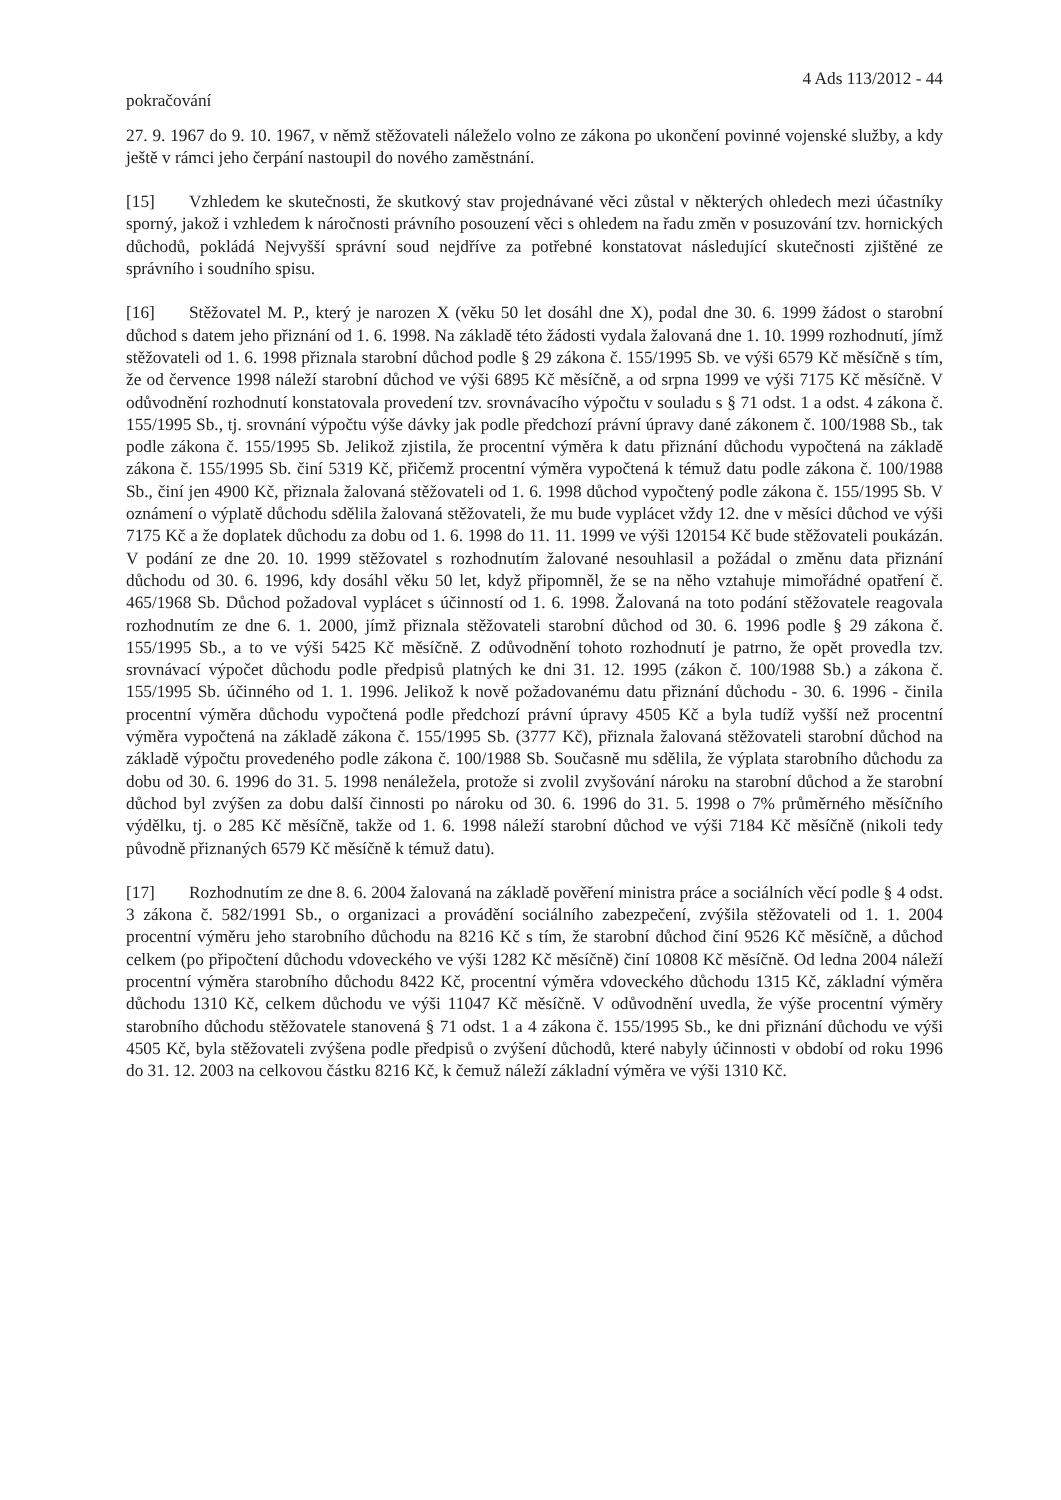4 Ads 113/2012 - 44
pokračování
27. 9. 1967 do 9. 10. 1967, v němž stěžovateli náleželo volno ze zákona po ukončení povinné vojenské služby, a kdy ještě v rámci jeho čerpání nastoupil do nového zaměstnání.
[15] Vzhledem ke skutečnosti, že skutkový stav projednávané věci zůstal v některých ohledech mezi účastníky sporný, jakož i vzhledem k náročnosti právního posouzení věci s ohledem na řadu změn v posuzování tzv. hornických důchodů, pokládá Nejvyšší správní soud nejdříve za potřebné konstatovat následující skutečnosti zjištěné ze správního i soudního spisu.
[16] Stěžovatel M. P., který je narozen X (věku 50 let dosáhl dne X), podal dne 30. 6. 1999 žádost o starobní důchod s datem jeho přiznání od 1. 6. 1998. Na základě této žádosti vydala žalovaná dne 1. 10. 1999 rozhodnutí, jímž stěžovateli od 1. 6. 1998 přiznala starobní důchod podle § 29 zákona č. 155/1995 Sb. ve výši 6579 Kč měsíčně s tím, že od července 1998 náleží starobní důchod ve výši 6895 Kč měsíčně, a od srpna 1999 ve výši 7175 Kč měsíčně. V odůvodnění rozhodnutí konstatovala provedení tzv. srovnávacího výpočtu v souladu s § 71 odst. 1 a odst. 4 zákona č. 155/1995 Sb., tj. srovnání výpočtu výše dávky jak podle předchozí právní úpravy dané zákonem č. 100/1988 Sb., tak podle zákona č. 155/1995 Sb. Jelikož zjistila, že procentní výměra k datu přiznání důchodu vypočtená na základě zákona č. 155/1995 Sb. činí 5319 Kč, přičemž procentní výměra vypočtená k témuž datu podle zákona č. 100/1988 Sb., činí jen 4900 Kč, přiznala žalovaná stěžovateli od 1. 6. 1998 důchod vypočtený podle zákona č. 155/1995 Sb. V oznámení o výplatě důchodu sdělila žalovaná stěžovateli, že mu bude vyplácet vždy 12. dne v měsíci důchod ve výši 7175 Kč a že doplatek důchodu za dobu od 1. 6. 1998 do 11. 11. 1999 ve výši 120154 Kč bude stěžovateli poukázán. V podání ze dne 20. 10. 1999 stěžovatel s rozhodnutím žalované nesouhlasil a požádal o změnu data přiznání důchodu od 30. 6. 1996, kdy dosáhl věku 50 let, když připomněl, že se na něho vztahuje mimořádné opatření č. 465/1968 Sb. Důchod požadoval vyplácet s účinností od 1. 6. 1998. Žalovaná na toto podání stěžovatele reagovala rozhodnutím ze dne 6. 1. 2000, jímž přiznala stěžovateli starobní důchod od 30. 6. 1996 podle § 29 zákona č. 155/1995 Sb., a to ve výši 5425 Kč měsíčně. Z odůvodnění tohoto rozhodnutí je patrno, že opět provedla tzv. srovnávací výpočet důchodu podle předpisů platných ke dni 31. 12. 1995 (zákon č. 100/1988 Sb.) a zákona č. 155/1995 Sb. účinného od 1. 1. 1996. Jelikož k nově požadovanému datu přiznání důchodu - 30. 6. 1996 - činila procentní výměra důchodu vypočtená podle předchozí právní úpravy 4505 Kč a byla tudíž vyšší než procentní výměra vypočtená na základě zákona č. 155/1995 Sb. (3777 Kč), přiznala žalovaná stěžovateli starobní důchod na základě výpočtu provedeného podle zákona č. 100/1988 Sb. Současně mu sdělila, že výplata starobního důchodu za dobu od 30. 6. 1996 do 31. 5. 1998 nenáležela, protože si zvolil zvyšování nároku na starobní důchod a že starobní důchod byl zvýšen za dobu další činnosti po nároku od 30. 6. 1996 do 31. 5. 1998 o 7% průměrného měsíčního výdělku, tj. o 285 Kč měsíčně, takže od 1. 6. 1998 náleží starobní důchod ve výši 7184 Kč měsíčně (nikoli tedy původně přiznaných 6579 Kč měsíčně k témuž datu).
[17] Rozhodnutím ze dne 8. 6. 2004 žalovaná na základě pověření ministra práce a sociálních věcí podle § 4 odst. 3 zákona č. 582/1991 Sb., o organizaci a provádění sociálního zabezpečení, zvýšila stěžovateli od 1. 1. 2004 procentní výměru jeho starobního důchodu na 8216 Kč s tím, že starobní důchod činí 9526 Kč měsíčně, a důchod celkem (po připočtení důchodu vdoveckého ve výši 1282 Kč měsíčně) činí 10808 Kč měsíčně. Od ledna 2004 náleží procentní výměra starobního důchodu 8422 Kč, procentní výměra vdoveckého důchodu 1315 Kč, základní výměra důchodu 1310 Kč, celkem důchodu ve výši 11047 Kč měsíčně. V odůvodnění uvedla, že výše procentní výměry starobního důchodu stěžovatele stanovená § 71 odst. 1 a 4 zákona č. 155/1995 Sb., ke dni přiznání důchodu ve výši 4505 Kč, byla stěžovateli zvýšena podle předpisů o zvýšení důchodů, které nabyly účinnosti v období od roku 1996 do 31. 12. 2003 na celkovou částku 8216 Kč, k čemuž náleží základní výměra ve výši 1310 Kč.